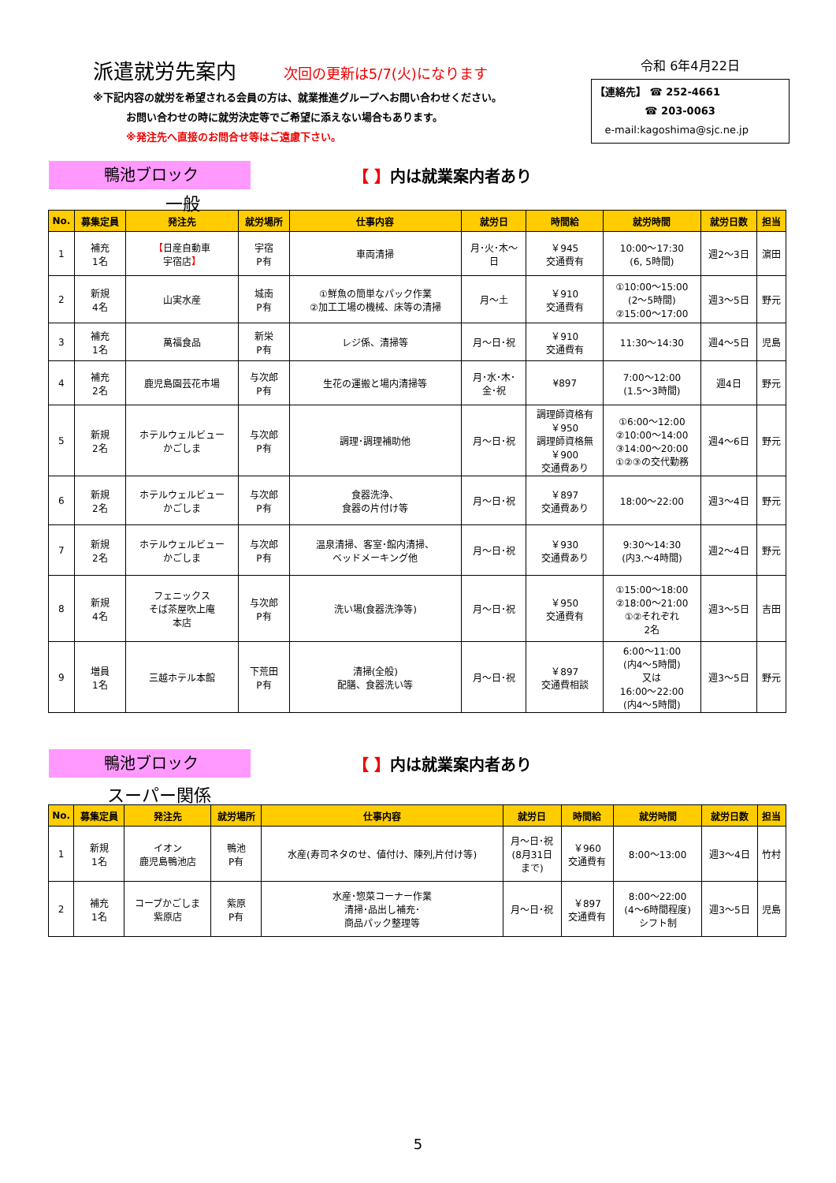派遣就労先案内 次回の更新は5/7(火)になります
※下記内容の就労を希望される会員の方は、就業推進グループへお問い合わせください。
お問い合わせの時に就労決定等でご希望に添えない場合もあります。
※発注先へ直接のお問合せ等はご遠慮下さい。
令和 6年4月22日
【連絡先】 ☎ 252-4661
☎ 203-0063
e-mail:kagoshima@sjc.ne.jp
鴨池ブロック
【 】内は就業案内者あり
一般
| No. | 募集定員 | 発注先 | 就労場所 | 仕事内容 | 就労日 | 時間給 | 就労時間 | 就労日数 | 担当 |
| --- | --- | --- | --- | --- | --- | --- | --- | --- | --- |
| 1 | 補充 1名 | 【 日産自動車 宇宿店 】 | 宇宿 P有 | 車両清掃 | 月･火･木～ 日 | ￥945 交通費有 | 10:00～17:30 (6, 5時間) | 週2～3日 | 濵田 |
| 2 | 新規 4名 | 山実水産 | 城南 P有 | ①鮮魚の簡単なパック作業 ②加工工場の機械、床等の清掃 | 月～土 | ￥910 交通費有 | ①10:00～15:00 (2～5時間) ②15:00～17:00 | 週3～5日 | 野元 |
| 3 | 補充 1名 | 萬福食品 | 新栄 P有 | レジ係、清掃等 | 月～日･祝 | ￥910 交通費有 | 11:30～14:30 | 週4～5日 | 児島 |
| 4 | 補充 2名 | 鹿児島園芸花市場 | 与次郎 P有 | 生花の運搬と場内清掃等 | 月･水･木･ 金･祝 | ¥897 | 7:00～12:00 (1.5～3時間) | 週4日 | 野元 |
| 5 | 新規 2名 | ホテルウェルビュー かごしま | 与次郎 P有 | 調理･調理補助他 | 月～日･祝 | 調理師資格有 ￥950 調理師資格無 ￥900 交通費あり | ①6:00～12:00 ②10:00～14:00 ③14:00～20:00 ①②③の交代勤務 | 週4～6日 | 野元 |
| 6 | 新規 2名 | ホテルウェルビュー かごしま | 与次郎 P有 | 食器洗浄、 食器の片付け等 | 月～日･祝 | ￥897 交通費あり | 18:00～22:00 | 週3～4日 | 野元 |
| 7 | 新規 2名 | ホテルウェルビュー かごしま | 与次郎 P有 | 温泉清掃、客室･館内清掃、 ベッドメーキング他 | 月～日･祝 | ￥930 交通費あり | 9:30～14:30 (内3.～4時間) | 週2～4日 | 野元 |
| 8 | 新規 4名 | フェニックス そば茶屋吹上庵 本店 | 与次郎 P有 | 洗い場(食器洗浄等) | 月～日･祝 | ￥950 交通費有 | ①15:00～18:00 ②18:00～21:00 ①②それぞれ 2名 | 週3～5日 | 吉田 |
| 9 | 増員 1名 | 三越ホテル本館 | 下荒田 P有 | 清掃(全般) 配膳、食器洗い等 | 月～日･祝 | ￥897 交通費相談 | 6:00～11:00 (内4～5時間) 又は 16:00～22:00 (内4～5時間) | 週3～5日 | 野元 |
鴨池ブロック
【 】内は就業案内者あり
スーパー関係
| No. | 募集定員 | 発注先 | 就労場所 | 仕事内容 | 就労日 | 時間給 | 就労時間 | 就労日数 | 担当 |
| --- | --- | --- | --- | --- | --- | --- | --- | --- | --- |
| 1 | 新規 1名 | イオン 鹿児島鴨池店 | 鴨池 P有 | 水産(寿司ネタのせ、値付け、陳列,片付け等) | 月～日･祝 (8月31日 まで) | ￥960 交通費有 | 8:00～13:00 | 週3～4日 | 竹村 |
| 2 | 補充 1名 | コープかごしま 紫原店 | 紫原 P有 | 水産･惣菜コーナー作業 清掃･品出し補充･ 商品パック整理等 | 月～日･祝 | ￥897 交通費有 | 8:00～22:00 (4～6時間程度) シフト制 | 週3～5日 | 児島 |
5